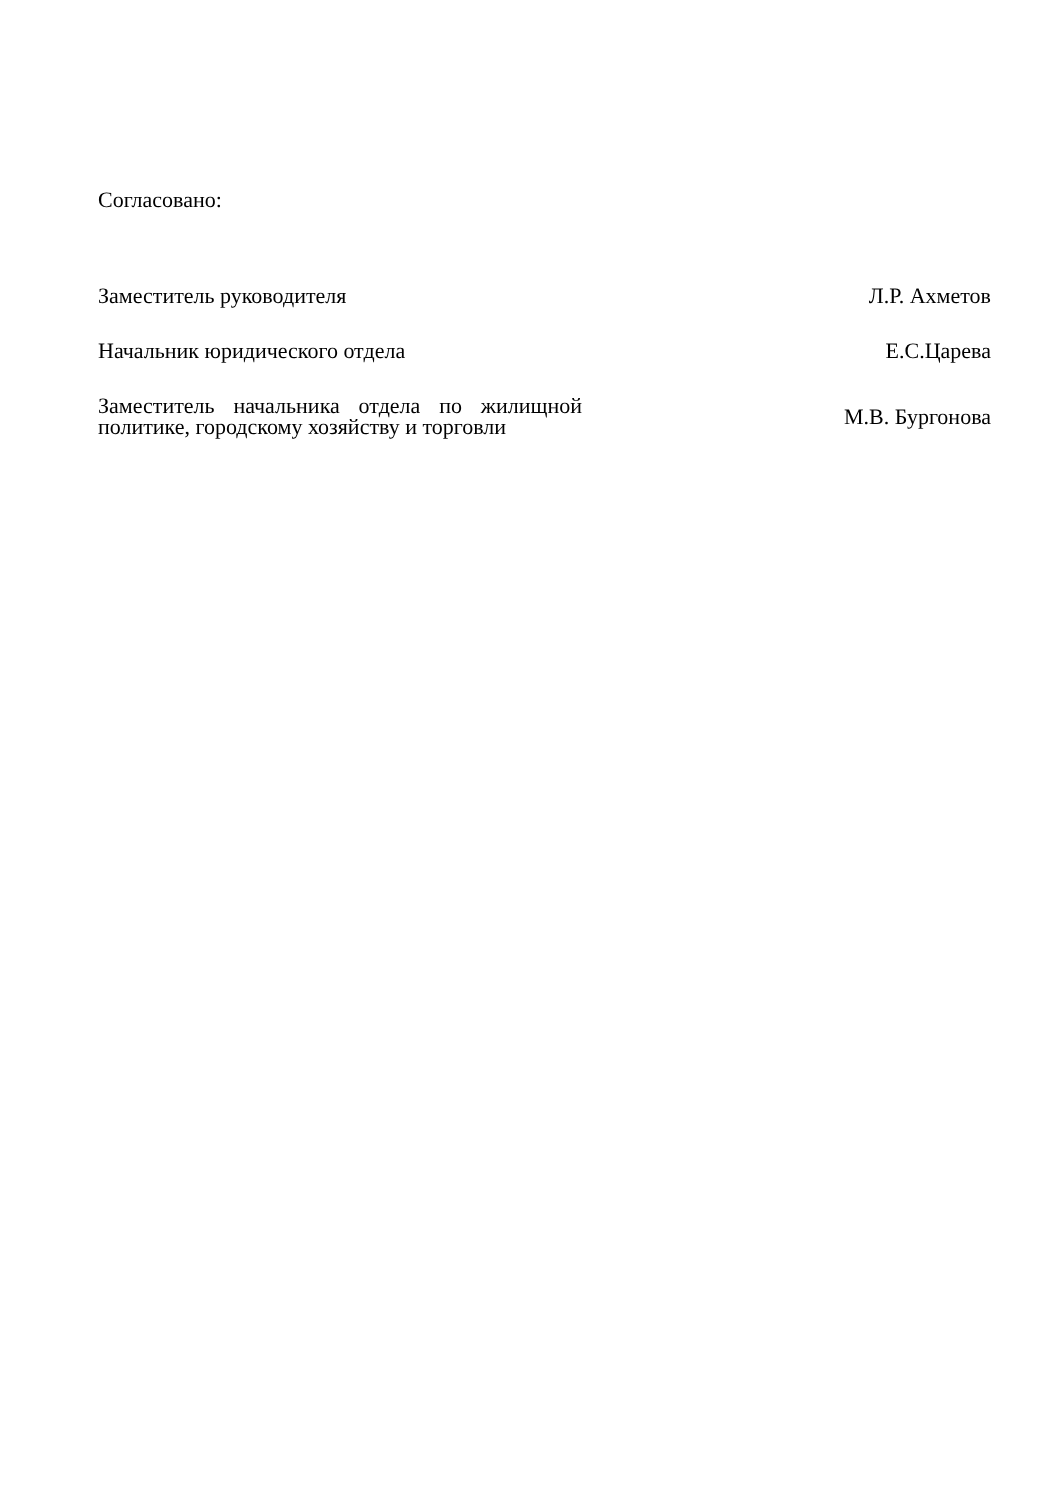Согласовано:
Заместитель руководителя Л.Р. Ахметов
Начальник юридического отдела Е.С.Царева
Заместитель начальника отдела по жилищной политике, городскому хозяйству и торговли
М.В. Бургонова